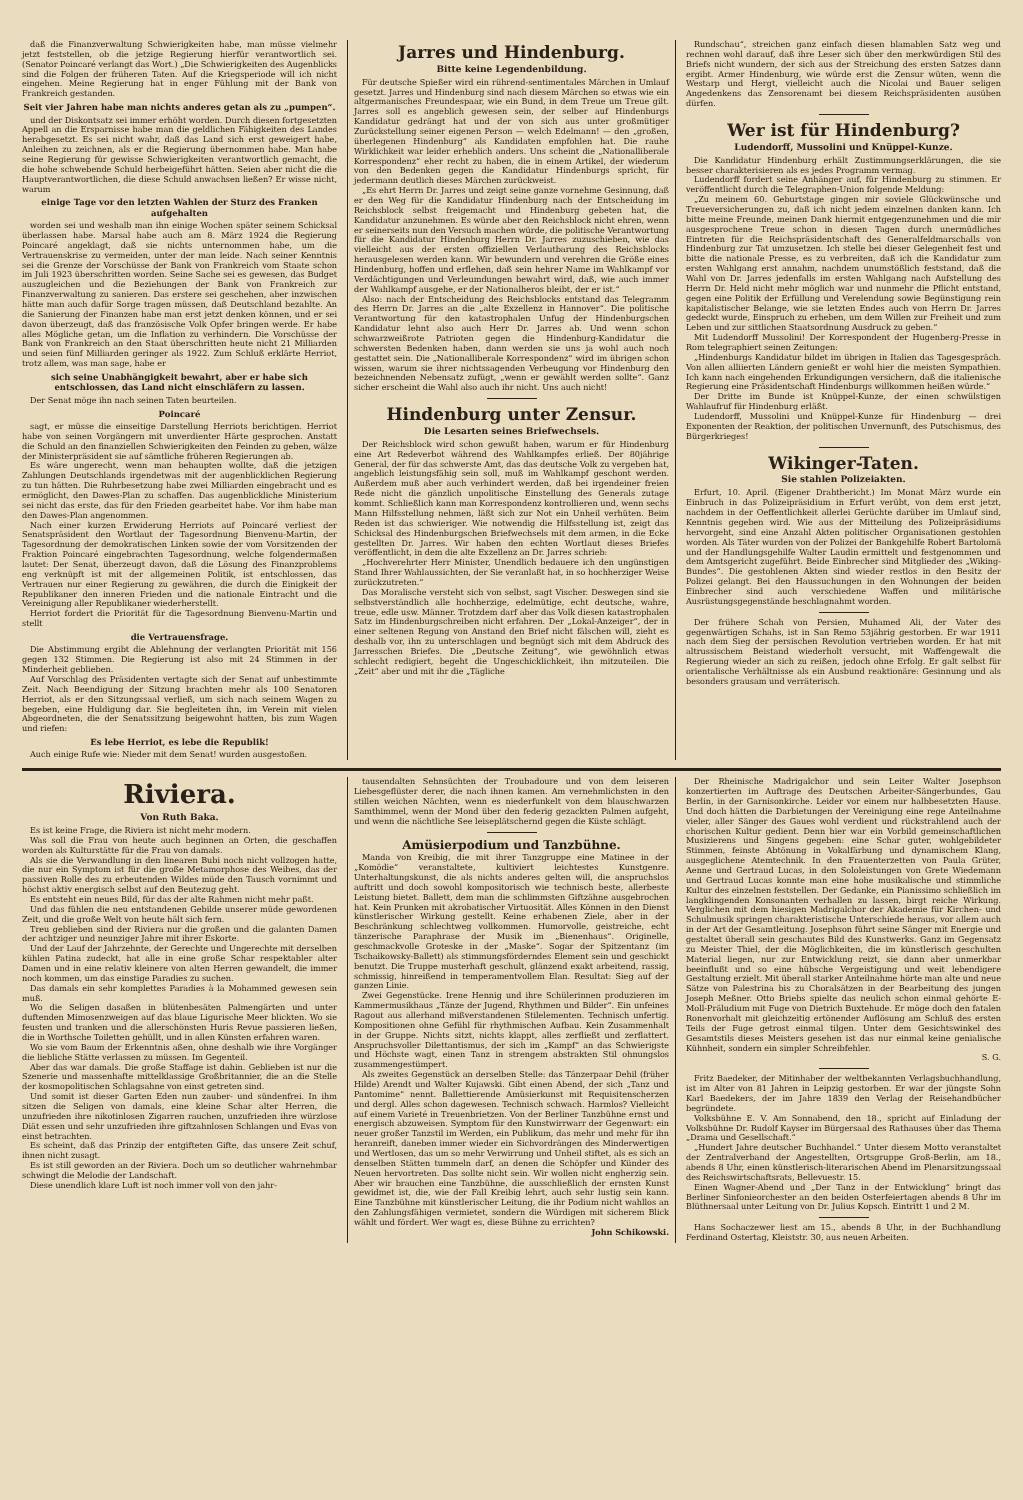daß die Finanzverwaltung Schwierigkeiten habe, man müsse vielmehr jetzt feststellen, ob die jetzige Regierung hierfür verantwortlich sei. (Senator Poincaré verlangt das Wort.) „Die Schwierigkeiten des Augenblicks sind die Folgen der früheren Taten. Auf die Kriegsperiode will ich nicht eingehen. Meine Regierung hat in enger Fühlung mit der Bank von Frankreich gestanden.
Seit vier Jahren habe man nichts anderes getan als zu „pumpen“.
und der Diskontsatz sei immer erhöht worden. Durch diesen fortgesetzten Appell an die Ersparnisse habe man die geldlichen Fähigkeiten des Landes herabgesetzt. Es sei nicht wahr, daß das Land sich erst geweigert habe, Anleihen zu zeichnen, als er die Regierung übernommen habe. Man habe seine Regierung für gewisse Schwierigkeiten verantwortlich gemacht, die die hohe schwebende Schuld herbeigeführt hätten. Seien aber nicht die die Hauptverantwortlichen, die diese Schuld anwachsen ließen? Er wisse nicht, warum
einige Tage vor den letzten Wahlen der Sturz des Franken aufgehalten
worden sei und weshalb man ihn einige Wochen später seinem Schicksal überlassen habe. Marsal habe auch am 8. März 1924 die Regierung Poincaré angeklagt, daß sie nichts unternommen habe, um die Vertrauenskrise zu vermeiden, unter der man leide. Nach seiner Kenntnis sei die Grenze der Vorschüsse der Bank von Frankreich vom Staate schon im Juli 1923 überschritten worden. Seine Sache sei es gewesen, das Budget auszugleichen und die Beziehungen der Bank von Frankreich zur Finanzverwaltung zu sanieren. Das erstere sei geschehen, aber inzwischen hätte man auch dafür Sorge tragen müssen, daß Deutschland bezahlte. An die Sanierung der Finanzen habe man erst jetzt denken können, und er sei davon überzeugt, daß das französische Volk Opfer bringen werde. Er habe alles Mögliche getan, um die Inflation zu verhindern. Die Vorschüsse der Bank von Frankreich an den Staat überschritten heute nicht 21 Milliarden und seien fünf Milliarden geringer als 1922. Zum Schluß erklärte Herriot, trotz allem, was man sage, habe er
sich seine Unabhängigkeit bewahrt, aber er habe sich entschlossen, das Land nicht einschläfern zu lassen.
Der Senat möge ihn nach seinen Taten beurteilen.
Poincaré
sagt, er müsse die einseitige Darstellung Herriots berichtigen. Herriot habe von seinen Vorgängern mit unverdienter Härte gesprochen. Anstatt die Schuld an den finanziellen Schwierigkeiten den Feinden zu geben, wälze der Ministerpräsident sie auf sämtliche früheren Regierungen ab.
Es wäre ungerecht, wenn man behaupten wollte, daß die jetzigen Zahlungen Deutschlands irgendetwas mit der augenblicklichen Regierung zu tun hätten. Die Ruhrbesetzung habe zwei Milliarden eingebracht und es ermöglicht, den Dawes-Plan zu schaffen. Das augenblickliche Ministerium sei nicht das erste, das für den Frieden gearbeitet habe. Vor ihm habe man den Dawes-Plan angenommen.
Nach einer kurzen Erwiderung Herriots auf Poincaré verliest der Senatspräsident den Wortlaut der Tagesordnung Bienvenu-Martin, der Tagesordnung der demokratischen Linken sowie der vom Vorsitzenden der Fraktion Poincaré eingebrachten Tagesordnung, welche folgendermaßen lautet: Der Senat, überzeugt davon, daß die Lösung des Finanzproblems eng verknüpft ist mit der allgemeinen Politik, ist entschlossen, das Vertrauen nur einer Regierung zu gewähren, die durch die Einigkeit der Republikaner den inneren Frieden und die nationale Eintracht und die Vereinigung aller Republikaner wiederherstellt.
Herriot fordert die Priorität für die Tagesordnung Bienvenu-Martin und stellt
die Vertrauensfrage.
Die Abstimmung ergibt die Ablehnung der verlangten Priorität mit 156 gegen 132 Stimmen. Die Regierung ist also mit 24 Stimmen in der Minderheit geblieben.
Auf Vorschlag des Präsidenten vertagte sich der Senat auf unbestimmte Zeit. Nach Beendigung der Sitzung brachten mehr als 100 Senatoren Herriot, als er den Sitzungssaal verließ, um sich nach seinem Wagen zu begeben, eine Huldigung dar. Sie begleiteten ihn, im Verein mit vielen Abgeordneten, die der Senatssitzung beigewohnt hatten, bis zum Wagen und riefen:
Es lebe Herriot, es lebe die Republik!
Auch einige Rufe wie: Nieder mit dem Senat! wurden ausgestoßen.
Jarres und Hindenburg.
Bitte keine Legendenbildung.
Für deutsche Spießer wird ein rührend-sentimentales Märchen in Umlauf gesetzt. Jarres und Hindenburg sind nach diesem Märchen so etwas wie ein altgermanisches Freundespaar, wie ein Bund, in dem Treue um Treue gilt. Jarres soll es angeblich gewesen sein, der selber auf Hindenburgs Kandidatur gedrängt hat und der von sich aus unter großmütiger Zurückstellung seiner eigenen Person — welch Edelmann! — den „großen, überlegenen Hindenburg“ als Kandidaten empfohlen hat. Die rauhe Wirklichkeit war leider erheblich anders. Uns scheint die „Nationalliberale Korrespondenz“ eher recht zu haben, die in einem Artikel, der wiederum von den Bedenken gegen die Kandidatur Hindenburgs spricht, für jedermann deutlich dieses Märchen zurückweist.
„Es ehrt Herrn Dr. Jarres und zeigt seine ganze vornehme Gesinnung, daß er den Weg für die Kandidatur Hindenburg nach der Entscheidung im Reichsblock selbst freigemacht und Hindenburg gebeten hat, die Kandidatur anzunehmen. Es würde aber den Reichsblock nicht ehren, wenn er seinerseits nun den Versuch machen würde, die politische Verantwortung für die Kandidatur Hindenburg Herrn Dr. Jarres zuzuschieben, wie das vielleicht aus der ersten offiziellen Verlautbarung des Reichsblocks herausgelesen werden kann. Wir bewundern und verehren die Größe eines Hindenburg, hoffen und erflehen, daß sein hehrer Name im Wahlkampf vor Verdächtigungen und Verleumdungen bewahrt wird, daß, wie auch immer der Wahlkampf ausgehe, er der Nationalheros bleibt, der er ist.“
Also: nach der Entscheidung des Reichsblocks entstand das Telegramm des Herrn Dr. Jarres an die „alte Exzellenz in Hannover“. Die politische Verantwortung für den katastrophalen Unfug der Hindenburgschen Kandidatur lehnt also auch Herr Dr. Jarres ab. Und wenn schon schwarzweißrote Patrioten gegen die Hindenburg-Kandidatur die schwersten Bedenken haben, dann werden sie uns ja wohl auch noch gestattet sein. Die „Nationalliberale Korrespondenz“ wird im übrigen schon wissen, warum sie ihrer nichtssagenden Verbeugung vor Hindenburg den bezeichnenden Nebensatz zufügt, „wenn er gewählt werden sollte“. Ganz sicher erscheint die Wahl also auch ihr nicht. Uns auch nicht!
Hindenburg unter Zensur.
Die Lesarten seines Briefwechsels.
Der Reichsblock wird schon gewußt haben, warum er für Hindenburg eine Art Redeverbot während des Wahlkampfes erließ. Der 80jährige General, der für das schwerste Amt, das das deutsche Volk zu vergeben hat, angeblich leistungsfähig sein soll, muß im Wahlkampf geschont werden. Außerdem muß aber auch verhindert werden, daß bei irgendeiner freien Rede nicht die gänzlich unpolitische Einstellung des Generals zutage kommt. Schließlich kann man Korrespondenz kontrollieren und, wenn sechs Mann Hilfsstellung nehmen, läßt sich zur Not ein Unheil verhüten. Beim Reden ist das schwieriger. Wie notwendig die Hilfsstellung ist, zeigt das Schicksal des Hindenburgschen Briefwechsels mit dem armen, in die Ecke gestellten Dr. Jarres. Wir haben den echten Wortlaut dieses Briefes veröffentlicht, in dem die alte Exzellenz an Dr. Jarres schrieb:
„Hochverehrter Herr Minister, Unendlich bedauere ich den ungünstigen Stand Ihrer Wahlaussichten, der Sie veranlaßt hat, in so hochherziger Weise zurückzutreten.“
Das Moralische versteht sich von selbst, sagt Vischer. Deswegen sind sie selbstverständlich alle hochherzige, edelmütige, echt deutsche, wahre, treue, edle usw. Männer. Trotzdem darf aber das Volk diesen katastrophalen Satz im Hindenburgschreiben nicht erfahren. Der „Lokal-Anzeiger“, der in einer seltenen Regung von Anstand den Brief nicht fälschen will, zieht es deshalb vor, ihn zu unterschlagen und begnügt sich mit dem Abdruck des Jarresschen Briefes. Die „Deutsche Zeitung“, wie gewöhnlich etwas schlecht redigiert, begeht die Ungeschicklichkeit, ihn mitzuteilen. Die „Zeit“ aber und mit ihr die „Tägliche
Rundschau“, streichen ganz einfach diesen blamablen Satz weg und rechnen wohl darauf, daß ihre Leser sich über den merkwürdigen Stil des Briefs nicht wundern, der sich aus der Streichung des ersten Satzes dann ergibt. Armer Hindenburg, wie würde erst die Zensur wüten, wenn die Westarp und Hergt, vielleicht auch die Nicolai und Bauer seligen Angedenkens das Zensorenamt bei diesem Reichspräsidenten ausüben dürfen.
Wer ist für Hindenburg?
Ludendorff, Mussolini und Knüppel-Kunze.
Die Kandidatur Hindenburg erhält Zustimmungserklärungen, die sie besser charakterisieren als es jedes Programm vermag.
Ludendorff fordert seine Anhänger auf, für Hindenburg zu stimmen. Er veröffentlicht durch die Telegraphen-Union folgende Meldung:
„Zu meinem 60. Geburtstage gingen mir soviele Glückwünsche und Treueversicherungen zu, daß ich nicht jedem einzelnen danken kann. Ich bitte meine Freunde, meinen Dank hiermit entgegenzunehmen und die mir ausgesprochene Treue schon in diesen Tagen durch unermüdliches Eintreten für die Reichspräsidentschaft des Generalfeldmarschalls von Hindenburg zur Tat umzusetzen. Ich stelle bei dieser Gelegenheit fest und bitte die nationale Presse, es zu verbreiten, daß ich die Kandidatur zum ersten Wahlgang erst annahm, nachdem unumstößlich feststand, daß die Wahl von Dr. Jarres jedenfalls im ersten Wahlgang nach Aufstellung des Herrn Dr. Held nicht mehr möglich war und nunmehr die Pflicht entstand, gegen eine Politik der Erfüllung und Verelendung sowie Begünstigung rein kapitalistischer Belange, wie sie letzten Endes auch von Herrn Dr. Jarres gedeckt wurde, Einspruch zu erheben, um dem Willen zur Freiheit und zum Leben und zur sittlichen Staatsordnung Ausdruck zu geben.“
Mit Ludendorff Mussolini! Der Korrespondent der Hugenberg-Presse in Rom telegraphiert seinen Zeitungen:
„Hindenburgs Kandidatur bildet im übrigen in Italien das Tagesgespräch. Von allen alliierten Ländern genießt er wohl hier die meisten Sympathien. Ich kann nach eingehenden Erkundigungen versichern, daß die italienische Regierung eine Präsidentschaft Hindenburgs willkommen heißen würde.“
Der Dritte im Bunde ist Knüppel-Kunze, der einen schwülstigen Wahlaufruf für Hindenburg erläßt.
Ludendorff, Mussolini und Knüppel-Kunze für Hindenburg — drei Exponenten der Reaktion, der politischen Unvernunft, des Putschismus, des Bürgerkrieges!
Wikinger-Taten.
Sie stahlen Polizeiakten.
Erfurt, 10. April. (Eigener Drahtbericht.) Im Monat März wurde ein Einbruch in das Polizeipräsidium in Erfurt verübt, von dem erst jetzt, nachdem in der Oeffentlichkeit allerlei Gerüchte darüber im Umlauf sind, Kenntnis gegeben wird. Wie aus der Mitteilung des Polizeipräsidiums hervorgeht, sind eine Anzahl Akten politischer Organisationen gestohlen worden. Als Täter wurden von der Polizei der Bankgehilfe Robert Bartolomä und der Handlungsgehilfe Walter Laudin ermittelt und festgenommen und dem Amtsgericht zugeführt. Beide Einbrecher sind Mitglieder des „Wiking-Bundes“. Die gestohlenen Akten sind wieder restlos in den Besitz der Polizei gelangt. Bei den Haussuchungen in den Wohnungen der beiden Einbrecher sind auch verschiedene Waffen und militärische Ausrüstungsgegenstände beschlagnahmt worden.
Der frühere Schah von Persien, Muhamed Ali, der Vater des gegenwärtigen Schahs, ist in San Remo 53jährig gestorben. Er war 1911 nach dem Sieg der persischen Revolution vertrieben worden. Er hat mit altrussischem Beistand wiederholt versucht, mit Waffengewalt die Regierung wieder an sich zu reißen, jedoch ohne Erfolg. Er galt selbst für orientalische Verhältnisse als ein Ausbund reaktionäre: Gesinnung und als besonders grausam und verräterisch.
Riviera.
Von Ruth Baka.
Es ist keine Frage, die Riviera ist nicht mehr modern.
Was soll die Frau von heute auch beginnen an Orten, die geschaffen worden als Kulturstätte für die Frau von damals.
Als sie die Verwandlung in den linearen Bubi noch nicht vollzogen hatte, die nur ein Symptom ist für die große Metamorphose des Weibes, das der passiven Rolle des zu erbeutenden Wildes müde den Tausch vornimmt und höchst aktiv energisch selbst auf den Beutezug geht.
Es entsteht ein neues Bild, für das der alte Rahmen nicht mehr paßt.
Und das fühlen die neu entstandenen Gebilde unserer müde gewordenen Zeit, und die große Welt von heute hält sich fern.
Treu geblieben sind der Riviera nur die großen und die galanten Damen der achtziger und neunziger Jahre mit ihrer Eskorte.
Und der Lauf der Jahrzehnte, der Gerechte und Ungerechte mit derselben kühlen Patina zudeckt, hat alle in eine große Schar respektabler alter Damen und in eine relativ kleinere von alten Herren gewandelt, die immer noch kommen, um das einstige Paradies zu suchen.
Das damals ein sehr komplettes Paradies à la Mohammed gewesen sein muß.
Wo die Seligen dasaßen in blütenbesäten Palmengärten und unter duftenden Mimosenzweigen auf das blaue Ligurische Meer blickten. Wo sie feusten und tranken und die allerschönsten Huris Revue passieren ließen, die in Worthsche Toiletten gehüllt, und in allen Künsten erfahren waren.
Wo sie vom Baum der Erkenntnis aßen, ohne deshalb wie ihre Vorgänger die liebliche Stätte verlassen zu müssen. Im Gegenteil.
Aber das war damals. Die große Staffage ist dahin. Geblieben ist nur die Szenerie und massenhafte mittelklassige Großbritannier, die an die Stelle der kosmopolitischen Schlagsahne von einst getreten sind.
Und somit ist dieser Garten Eden nun zauber- und sündenfrei. In ihm sitzen die Seligen von damals, eine kleine Schar alter Herren, die unzufrieden ihre nikotinlosen Zigarren rauchen, unzufrieden ihre würzlose Diät essen und sehr unzufrieden ihre giftzahnlosen Schlangen und Evas von einst betrachten.
Es scheint, daß das Prinzip der entgifteten Gifte, das unsere Zeit schuf, ihnen nicht zusagt.
Es ist still geworden an der Riviera. Doch um so deutlicher wahrnehmbar schwingt die Melodie der Landschaft.
Diese unendlich klare Luft ist noch immer voll von den jahr-
tausendalten Sehnsüchten der Troubadoure und von dem leiseren Liebesgeflüster derer, die nach ihnen kamen. Am vernehmlichsten in den stillen weichen Nächten, wenn es niederfunkelt von dem blauschwarzen Samthimmel, wenn der Mond über den federig gezackten Palmen aufgeht, und wenn die nächtliche See leiseplätschernd gegen die Küste schlägt.
Amüsierpodium und Tanzbühne.
Manda von Kreibig, die mit ihrer Tanzgruppe eine Matinee in der „Komödie“ veranstaltete, kultiviert leichtestes Kunstgenre. Unterhaltungskunst, die als nichts anderes gelten will, die anspruchslos auftritt und doch sowohl kompositorisch wie technisch beste, allerbeste Leistung bietet. Ballett, dem man die schlimmsten Giftzähne ausgebrochen hat. Kein Prunken mit akrobatischer Virtuosität. Alles Können in den Dienst künstlerischer Wirkung gestellt. Keine erhabenen Ziele, aber in der Beschränkung schlechtweg vollkommen. Humorvolle, geistreiche, echt tänzerische Paraphrase der Musik im „Bienenhaus“. Originelle, geschmackvolle Groteske in der „Maske“. Sogar der Spitzentanz (im Tschaikowsky-Ballett) als stimmungsförderndes Element sein und geschickt benutzt. Die Truppe musterhaft geschult, glänzend exakt arbeitend, rassig, schmissig, hinreißend in temperamentvollem Elan. Resultat: Sieg auf der ganzen Linie.
Zwei Gegenstücke. Irene Hennig und ihre Schülerinnen produzieren im Kammermusikhaus „Tänze der Jugend, Rhythmen und Bilder“. Ein unfeines Ragout aus allerhand mißverstandenen Stilelementen. Technisch unfertig. Kompositionen ohne Gefühl für rhythmischen Aufbau. Kein Zusammenhalt in der Gruppe. Nichts sitzt, nichts klappt, alles zerfließt und zerflattert. Anspruchsvoller Dilettantismus, der sich im „Kampf“ an das Schwierigste und Höchste wagt, einen Tanz in strengem abstrakten Stil ohnungslos zusammengestümpert.
Als zweites Gegenstück an derselben Stelle: das Tänzerpaar Dehil (früher Hilde) Arendt und Walter Kujawski. Gibt einen Abend, der sich „Tanz und Pantomime“ nennt. Ballettierende Amüsierkunst mit Requisitenscherzen und dergl. Alles schon dagewesen. Technisch schwach. Harmlos? Vielleicht auf einem Varieté in Treuenbrietzen. Von der Berliner Tanzbühne ernst und energisch abzuweisen. Symptom für den Kunstwirrwarr der Gegenwart: ein neuer großer Tanzstil im Werden, ein Publikum, das mehr und mehr für ihn heranreift, daneben immer wieder ein Sichvordrängen des Minderwertigen und Wertlosen, das um so mehr Verwirrung und Unheil stiftet, als es sich an denselben Stätten tummeln darf, an denen die Schöpfer und Künder des Neuen hervortreten. Das sollte nicht sein. Wir wollen nicht engherzig sein. Aber wir brauchen eine Tanzbühne, die ausschließlich der ernsten Kunst gewidmet ist, die, wie der Fall Kreibig lehrt, auch sehr lustig sein kann. Eine Tanzbühne mit künstlerischer Leitung, die ihr Podium nicht wahllos an den Zahlungsfähigen vermietet, sondern die Würdigen mit sicherem Blick wählt und fördert. Wer wagt es, diese Bühne zu errichten?
John Schikowski.
Der Rheinische Madrigalchor und sein Leiter Walter Josephson konzertierten im Auftrage des Deutschen Arbeiter-Sängerbundes, Gau Berlin, in der Garnisonkirche. Leider vor einem nur halbbesetzten Hause. Und doch hätten die Darbietungen der Vereinigung eine rege Anteilnahme vieler, aller Sänger des Gaues wohl verdient und rückstrahlend auch der chorischen Kultur gedient. Denn hier war ein Vorbild gemeinschaftlichen Musizierens und Singens gegeben: eine Schar guter, wohlgebildeter Stimmen, feinste Abtönung in Vokalfärbung und dynamischem Klang, ausgeglichene Atemtechnik. In den Frauenterzetten von Paula Grüter, Aenne und Gertraud Lucas, in den Sololeistungen von Grete Wiedemann und Gertraud Lucas konnte man eine hohe musikalische und stimmliche Kultur des einzelnen feststellen. Der Gedanke, ein Pianissimo schließlich im langklingenden Konsonanten verhallen zu lassen, birgt reiche Wirkung. Verglichen mit dem hiesigen Madrigalchor der Akademie für Kirchen- und Schulmusik springen charakteristische Unterschiede heraus, vor allem auch in der Art der Gesamtleitung. Josephson führt seine Sänger mit Energie und gestaltet überall sein geschautes Bild des Kunstwerks. Ganz im Gegensatz zu Meister Thiel, der die Möglichkeiten, die im künstlerisch geschulten Material liegen, nur zur Entwicklung reizt, sie dann aber unmerkbar beeinflußt und so eine hübsche Vergeistigung und weit lebendigere Gestaltung erzielt. Mit überall starker Anteilnahme hörte man alte und neue Sätze von Palestrina bis zu Choralsätzen in der Bearbeitung des jungen Joseph Meßner. Otto Briebs spielte das neulich schon einmal gehörte E-Moll-Präludium mit Fuge von Dietrich Buxtehude. Er möge doch den fatalen Ronenvorhalt mit gleichzeitig ertönender Auflösung am Schluß des ersten Teils der Fuge getrost einmal tilgen. Unter dem Gesichtswinkel des Gesamtstils dieses Meisters gesehen ist das nur einmal keine genialische Kühnheit, sondern ein simpler Schreibfehler.
S. G.
Fritz Baedeker, der Mitinhaber der weltbekannten Verlagsbuchhandlung, ist im Alter von 81 Jahren in Leipzig gestorben. Er war der jüngste Sohn Karl Baedekers, der im Jahre 1839 den Verlag der Reisehandbücher begründete.
Volksbühne E. V. Am Sonnabend, den 18., spricht auf Einladung der Volksbühne Dr. Rudolf Kayser im Bürgersaal des Rathauses über das Thema „Drama und Gesellschaft.“
„Hundert Jahre deutscher Buchhandel.“ Unter diesem Motto veranstaltet der Zentralverband der Angestellten, Ortsgruppe Groß-Berlin, am 18., abends 8 Uhr, einen künstlerisch-literarischen Abend im Plenarsitzungssaal des Reichswirtschaftsrats, Bellevuestr. 15.
Einen Wagner-Abend und „Der Tanz in der Entwicklung“ bringt das Berliner Sinfonieorchester an den beiden Osterfeiertagen abends 8 Uhr im Blüthnersaal unter Leitung von Dr. Julius Kopsch. Eintritt 1 und 2 M.
Hans Sochaczewer liest am 15., abends 8 Uhr, in der Buchhandlung Ferdinand Ostertag, Kleiststr. 30, aus neuen Arbeiten.